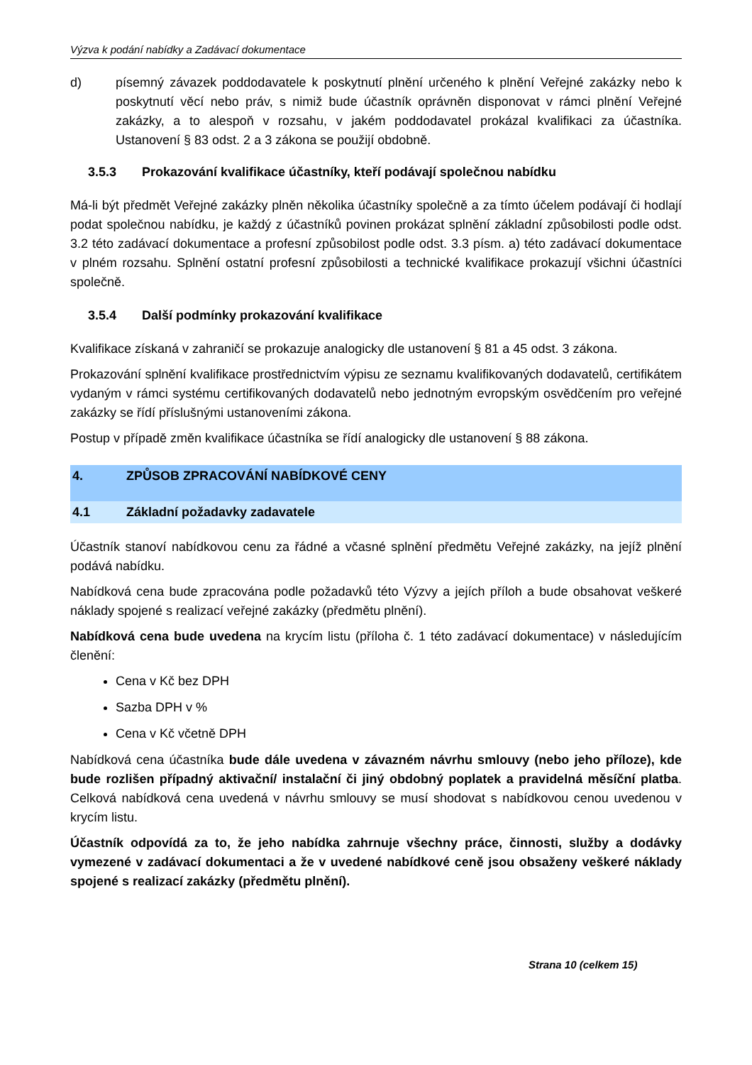Výzva k podání nabídky a Zadávací dokumentace
d) písemný závazek poddodavatele k poskytnutí plnění určeného k plnění Veřejné zakázky nebo k poskytnutí věcí nebo práv, s nimiž bude účastník oprávněn disponovat v rámci plnění Veřejné zakázky, a to alespoň v rozsahu, v jakém poddodavatel prokázal kvalifikaci za účastníka. Ustanovení § 83 odst. 2 a 3 zákona se použijí obdobně.
3.5.3 Prokazování kvalifikace účastníky, kteří podávají společnou nabídku
Má-li být předmět Veřejné zakázky plněn několika účastníky společně a za tímto účelem podávají či hodlají podat společnou nabídku, je každý z účastníků povinen prokázat splnění základní způsobilosti podle odst. 3.2 této zadávací dokumentace a profesní způsobilost podle odst. 3.3 písm. a) této zadávací dokumentace v plném rozsahu. Splnění ostatní profesní způsobilosti a technické kvalifikace prokazují všichni účastníci společně.
3.5.4 Další podmínky prokazování kvalifikace
Kvalifikace získaná v zahraničí se prokazuje analogicky dle ustanovení § 81 a 45 odst. 3 zákona.
Prokazování splnění kvalifikace prostřednictvím výpisu ze seznamu kvalifikovaných dodavatelů, certifikátem vydaným v rámci systému certifikovaných dodavatelů nebo jednotným evropským osvědčením pro veřejné zakázky se řídí příslušnými ustanoveními zákona.
Postup v případě změn kvalifikace účastníka se řídí analogicky dle ustanovení § 88 zákona.
4. ZPŮSOB ZPRACOVÁNÍ NABÍDKOVÉ CENY
4.1 Základní požadavky zadavatele
Účastník stanoví nabídkovou cenu za řádné a včasné splnění předmětu Veřejné zakázky, na jejíž plnění podává nabídku.
Nabídková cena bude zpracována podle požadavků této Výzvy a jejích příloh a bude obsahovat veškeré náklady spojené s realizací veřejné zakázky (předmětu plnění).
Nabídková cena bude uvedena na krycím listu (příloha č. 1 této zadávací dokumentace) v následujícím členění:
Cena v Kč bez DPH
Sazba DPH v %
Cena v Kč včetně DPH
Nabídková cena účastníka bude dále uvedena v závazném návrhu smlouvy (nebo jeho příloze), kde bude rozlišen případný aktivační/ instalační či jiný obdobný poplatek a pravidelná měsíční platba. Celková nabídková cena uvedená v návrhu smlouvy se musí shodovat s nabídkovou cenou uvedenou v krycím listu.
Účastník odpovídá za to, že jeho nabídka zahrnuje všechny práce, činnosti, služby a dodávky vymezené v zadávací dokumentaci a že v uvedené nabídkové ceně jsou obsaženy veškeré náklady spojené s realizací zakázky (předmětu plnění).
Strana 10 (celkem 15)